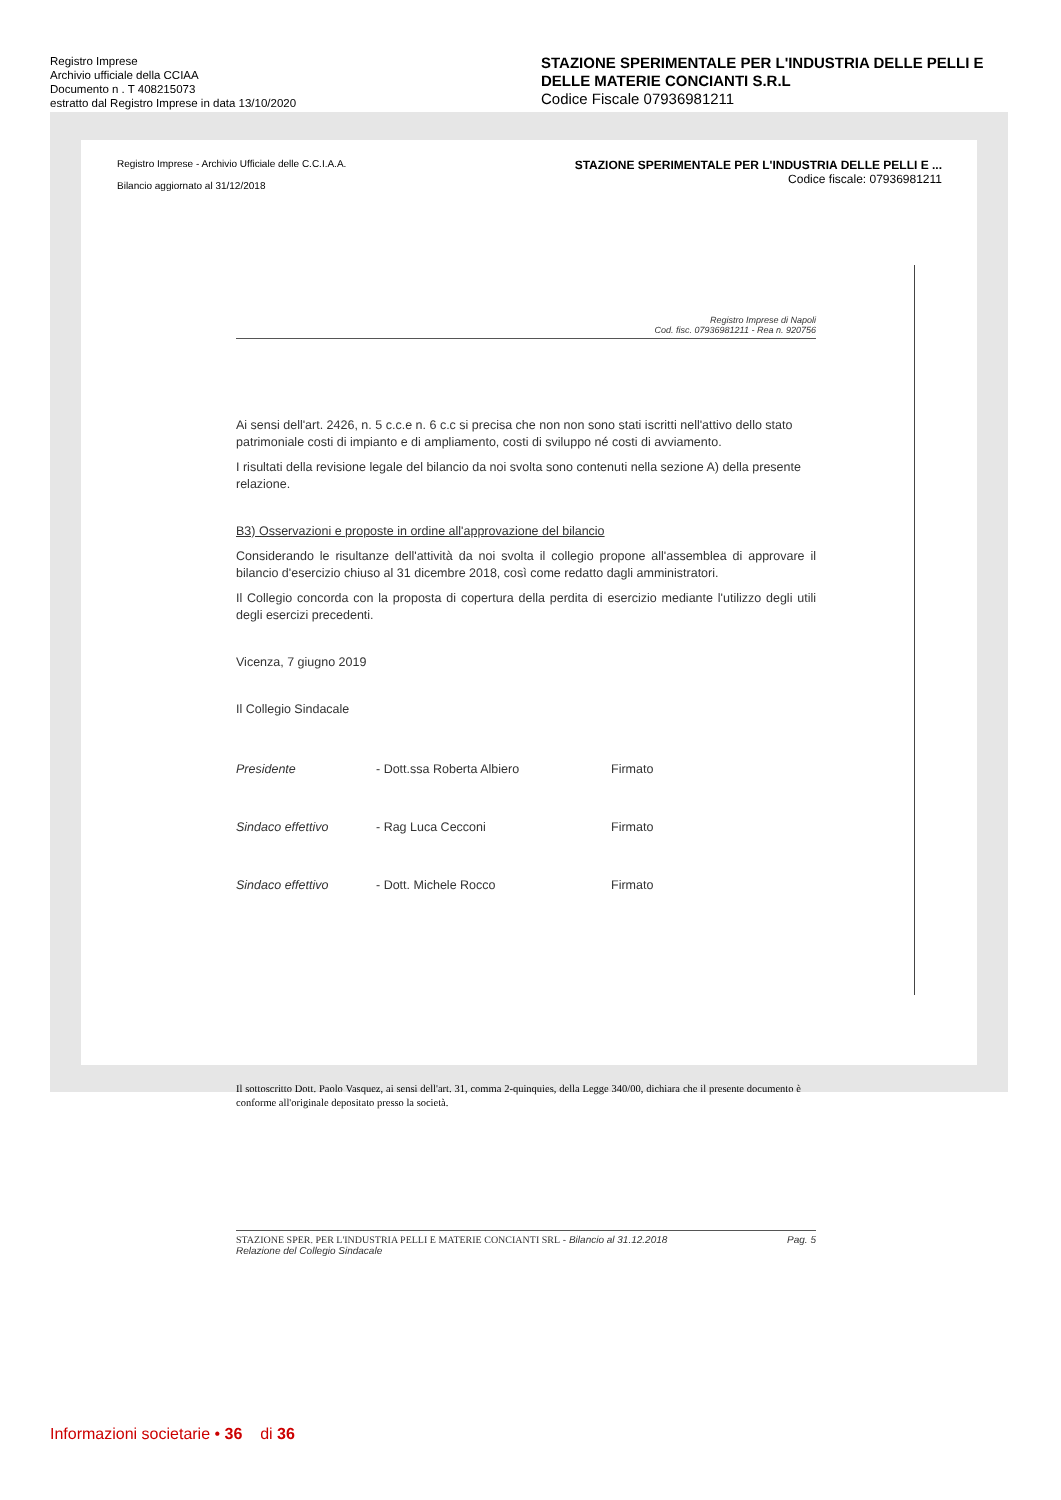Registro Imprese
Archivio ufficiale della CCIAA
Documento n . T 408215073
estratto dal Registro Imprese in data 13/10/2020
STAZIONE SPERIMENTALE PER L'INDUSTRIA DELLE PELLI E DELLE MATERIE CONCIANTI S.R.L
Codice Fiscale 07936981211
Registro Imprese - Archivio Ufficiale delle C.C.I.A.A.
Bilancio aggiornato al 31/12/2018
STAZIONE SPERIMENTALE PER L'INDUSTRIA DELLE PELLI E ...
Codice fiscale: 07936981211
Registro Imprese di Napoli
Cod. fisc. 07936981211 - Rea n. 920756
Ai sensi dell'art. 2426, n. 5 c.c.e n. 6 c.c si precisa che non non sono stati iscritti nell'attivo dello stato patrimoniale costi di impianto e di ampliamento, costi di sviluppo né costi di avviamento.
I risultati della revisione legale del bilancio da noi svolta sono contenuti nella sezione A) della presente relazione.
B3) Osservazioni e proposte in ordine all'approvazione del bilancio
Considerando le risultanze dell'attività da noi svolta il collegio propone all'assemblea di approvare il bilancio d'esercizio chiuso al 31 dicembre 2018, così come redatto dagli amministratori.
Il Collegio concorda con la proposta di copertura della perdita di esercizio mediante l'utilizzo degli utili degli esercizi precedenti.
Vicenza, 7 giugno 2019
Il Collegio Sindacale
Presidente - Dott.ssa Roberta Albiero Firmato
Sindaco effettivo - Rag Luca Cecconi Firmato
Sindaco effettivo - Dott. Michele Rocco Firmato
Il sottoscritto Dott. Paolo Vasquez, ai sensi dell'art. 31, comma 2-quinquies, della Legge 340/00, dichiara che il presente documento è conforme all'originale depositato presso la società.
STAZIONE SPER. PER L'INDUSTRIA PELLI E MATERIE CONCIANTI SRL - Bilancio al 31.12.2018
Relazione del Collegio Sindacale Pag. 5
Informazioni societarie • 36 di 36